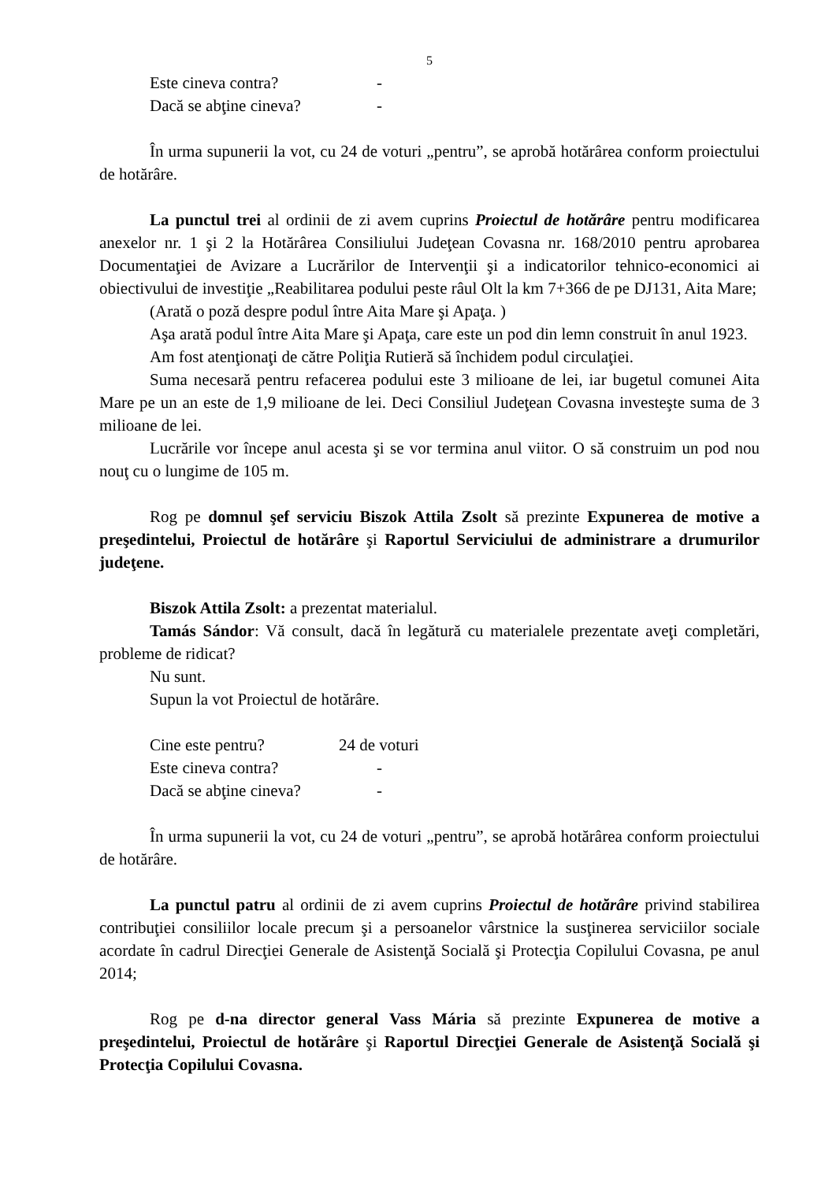5
Este cineva contra? -
Dacă se abţine cineva? -
În urma supunerii la vot, cu 24 de voturi „pentru”, se aprobă hotărârea conform proiectului de hotărâre.
La punctul trei al ordinii de zi avem cuprins Proiectul de hotărâre pentru modificarea anexelor nr. 1 şi 2 la Hotărârea Consiliului Judeţean Covasna nr. 168/2010 pentru aprobarea Documentaţiei de Avizare a Lucrărilor de Intervenţii şi a indicatorilor tehnico-economici ai obiectivului de investiţie „Reabilitarea podului peste râul Olt la km 7+366 de pe DJ131, Aita Mare;
(Arată o poză despre podul între Aita Mare şi Apaţa. )
Aşa arată podul între Aita Mare şi Apaţa, care este un pod din lemn construit în anul 1923.
Am fost atenţionaţi de către Poliţia Rutieră să închidem podul circulaţiei.
Suma necesară pentru refacerea podului este 3 milioane de lei, iar bugetul comunei Aita Mare pe un an este de 1,9 milioane de lei. Deci Consiliul Judeţean Covasna investeşte suma de 3 milioane de lei.
Lucrările vor începe anul acesta şi se vor termina anul viitor. O să construim un pod nou nouţ cu o lungime de 105 m.
Rog pe domnul şef serviciu Biszok Attila Zsolt să prezinte Expunerea de motive a preşedintelui, Proiectul de hotărâre şi Raportul Serviciului de administrare a drumurilor judeţene.
Biszok Attila Zsolt: a prezentat materialul.
Tamás Sándor: Vă consult, dacă în legătură cu materialele prezentate aveţi completări, probleme de ridicat?
Nu sunt.
Supun la vot Proiectul de hotărâre.
Cine este pentru? 24 de voturi
Este cineva contra? -
Dacă se abţine cineva? -
În urma supunerii la vot, cu 24 de voturi „pentru”, se aprobă hotărârea conform proiectului de hotărâre.
La punctul patru al ordinii de zi avem cuprins Proiectul de hotărâre privind stabilirea contribuţiei consiliilor locale precum şi a persoanelor vârstnice la susţinerea serviciilor sociale acordate în cadrul Direcţiei Generale de Asistenţă Socială şi Protecţia Copilului Covasna, pe anul 2014;
Rog pe d-na director general Vass Mária să prezinte Expunerea de motive a preşedintelui, Proiectul de hotărâre şi Raportul Direcţiei Generale de Asistenţă Socială şi Protecţia Copilului Covasna.